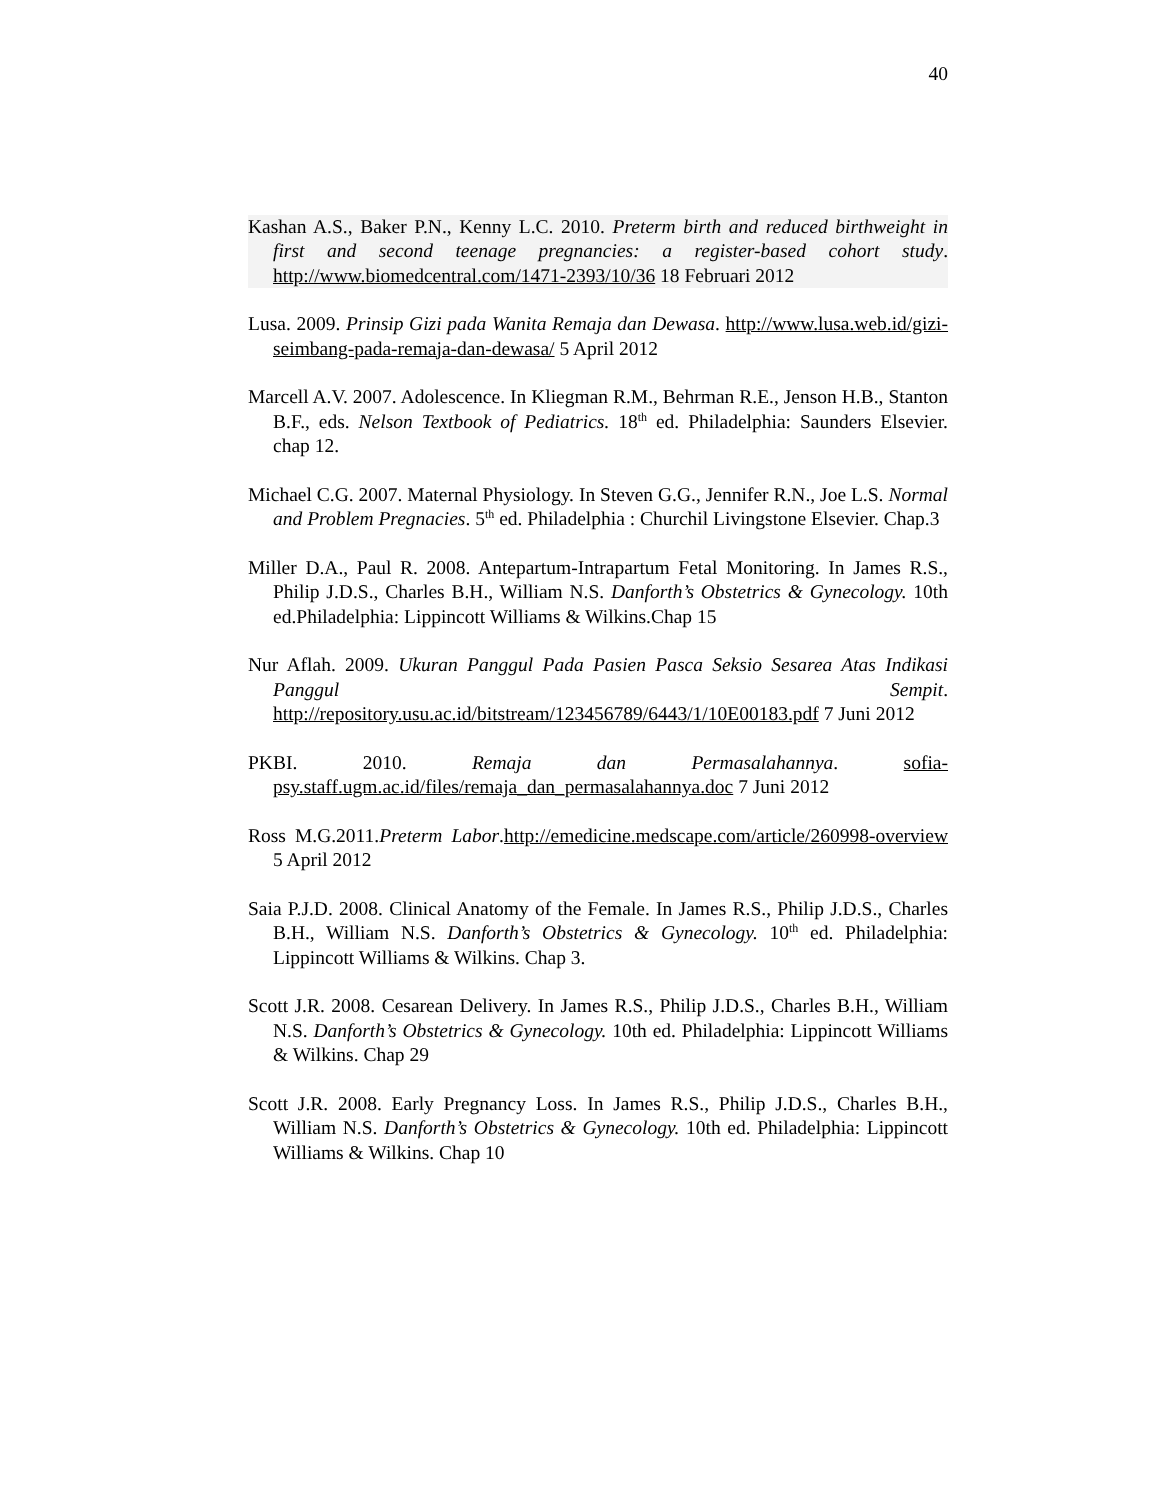40
Kashan A.S., Baker P.N., Kenny L.C. 2010. Preterm birth and reduced birthweight in first and second teenage pregnancies: a register-based cohort study. http://www.biomedcentral.com/1471-2393/10/36 18 Februari 2012
Lusa. 2009. Prinsip Gizi pada Wanita Remaja dan Dewasa. http://www.lusa.web.id/gizi-seimbang-pada-remaja-dan-dewasa/ 5 April 2012
Marcell A.V. 2007. Adolescence. In Kliegman R.M., Behrman R.E., Jenson H.B., Stanton B.F., eds. Nelson Textbook of Pediatrics. 18<sup>th</sup> ed. Philadelphia: Saunders Elsevier. chap 12.
Michael C.G. 2007. Maternal Physiology. In Steven G.G., Jennifer R.N., Joe L.S. Normal and Problem Pregnacies. 5<sup>th</sup> ed. Philadelphia : Churchil Livingstone Elsevier. Chap.3
Miller D.A., Paul R. 2008. Antepartum-Intrapartum Fetal Monitoring. In James R.S., Philip J.D.S., Charles B.H., William N.S. Danforth’s Obstetrics & Gynecology. 10th ed.Philadelphia: Lippincott Williams & Wilkins.Chap 15
Nur Aflah. 2009. Ukuran Panggul Pada Pasien Pasca Seksio Sesarea Atas Indikasi Panggul Sempit. http://repository.usu.ac.id/bitstream/123456789/6443/1/10E00183.pdf 7 Juni 2012
PKBI. 2010. Remaja dan Permasalahannya. sofia-psy.staff.ugm.ac.id/files/remaja_dan_permasalahannya.doc 7 Juni 2012
Ross M.G.2011.Preterm Labor.http://emedicine.medscape.com/article/260998-overview 5 April 2012
Saia P.J.D. 2008. Clinical Anatomy of the Female. In James R.S., Philip J.D.S., Charles B.H., William N.S. Danforth’s Obstetrics & Gynecology. 10<sup>th</sup> ed. Philadelphia: Lippincott Williams & Wilkins. Chap 3.
Scott J.R. 2008. Cesarean Delivery. In James R.S., Philip J.D.S., Charles B.H., William N.S. Danforth’s Obstetrics & Gynecology. 10th ed. Philadelphia: Lippincott Williams & Wilkins. Chap 29
Scott J.R. 2008. Early Pregnancy Loss. In James R.S., Philip J.D.S., Charles B.H., William N.S. Danforth’s Obstetrics & Gynecology. 10th ed. Philadelphia: Lippincott Williams & Wilkins. Chap 10